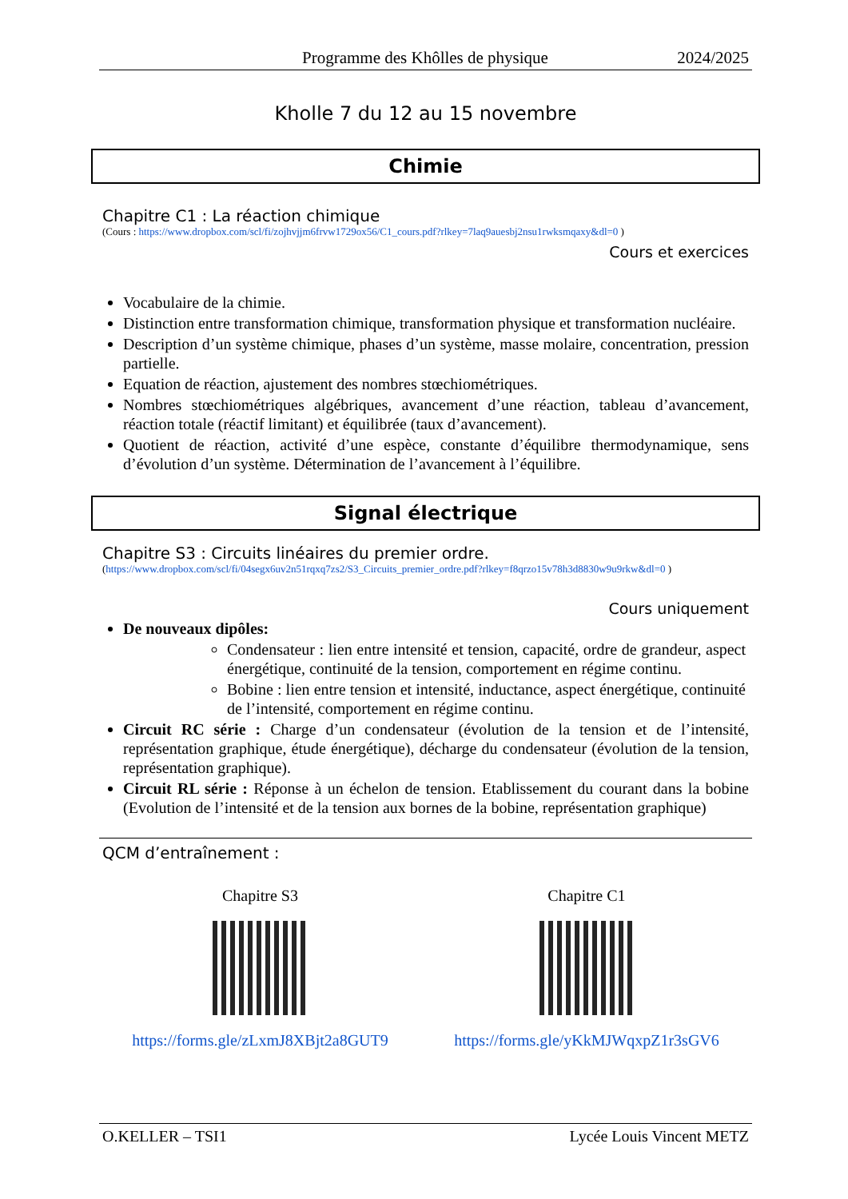Programme des Khôlles de physique 2024/2025
Kholle 7 du 12 au 15 novembre
Chimie
Chapitre C1 : La réaction chimique
(Cours : https://www.dropbox.com/scl/fi/zojhvjjm6frvw1729ox56/C1_cours.pdf?rlkey=7laq9auesbj2nsu1rwksmqaxy&dl=0 )
Cours et exercices
Vocabulaire de la chimie.
Distinction entre transformation chimique, transformation physique et transformation nucléaire.
Description d’un système chimique, phases d’un système, masse molaire, concentration, pression partielle.
Equation de réaction, ajustement des nombres stœchiométriques.
Nombres stœchiométriques algébriques, avancement d’une réaction, tableau d’avancement, réaction totale (réactif limitant) et équilibrée (taux d’avancement).
Quotient de réaction, activité d’une espèce, constante d’équilibre thermodynamique, sens d’évolution d’un système. Détermination de l’avancement à l’équilibre.
Signal électrique
Chapitre S3 : Circuits linéaires du premier ordre.
(https://www.dropbox.com/scl/fi/04segx6uv2n51rqxq7zs2/S3_Circuits_premier_ordre.pdf?rlkey=f8qrzo15v78h3d8830w9u9rkw&dl=0 )
Cours uniquement
De nouveaux dipôles:
Condensateur : lien entre intensité et tension, capacité, ordre de grandeur, aspect énergétique, continuité de la tension, comportement en régime continu.
Bobine : lien entre tension et intensité, inductance, aspect énergétique, continuité de l’intensité, comportement en régime continu.
Circuit RC série : Charge d’un condensateur (évolution de la tension et de l’intensité, représentation graphique, étude énergétique), décharge du condensateur (évolution de la tension, représentation graphique).
Circuit RL série : Réponse à un échelon de tension. Etablissement du courant dans la bobine (Evolution de l’intensité et de la tension aux bornes de la bobine, représentation graphique)
QCM d’entraînement :
Chapitre S3
https://forms.gle/zLxmJ8XBjt2a8GUT9
Chapitre C1
https://forms.gle/yKkMJWqxpZ1r3sGV6
O.KELLER – TSI1 Lycée Louis Vincent METZ